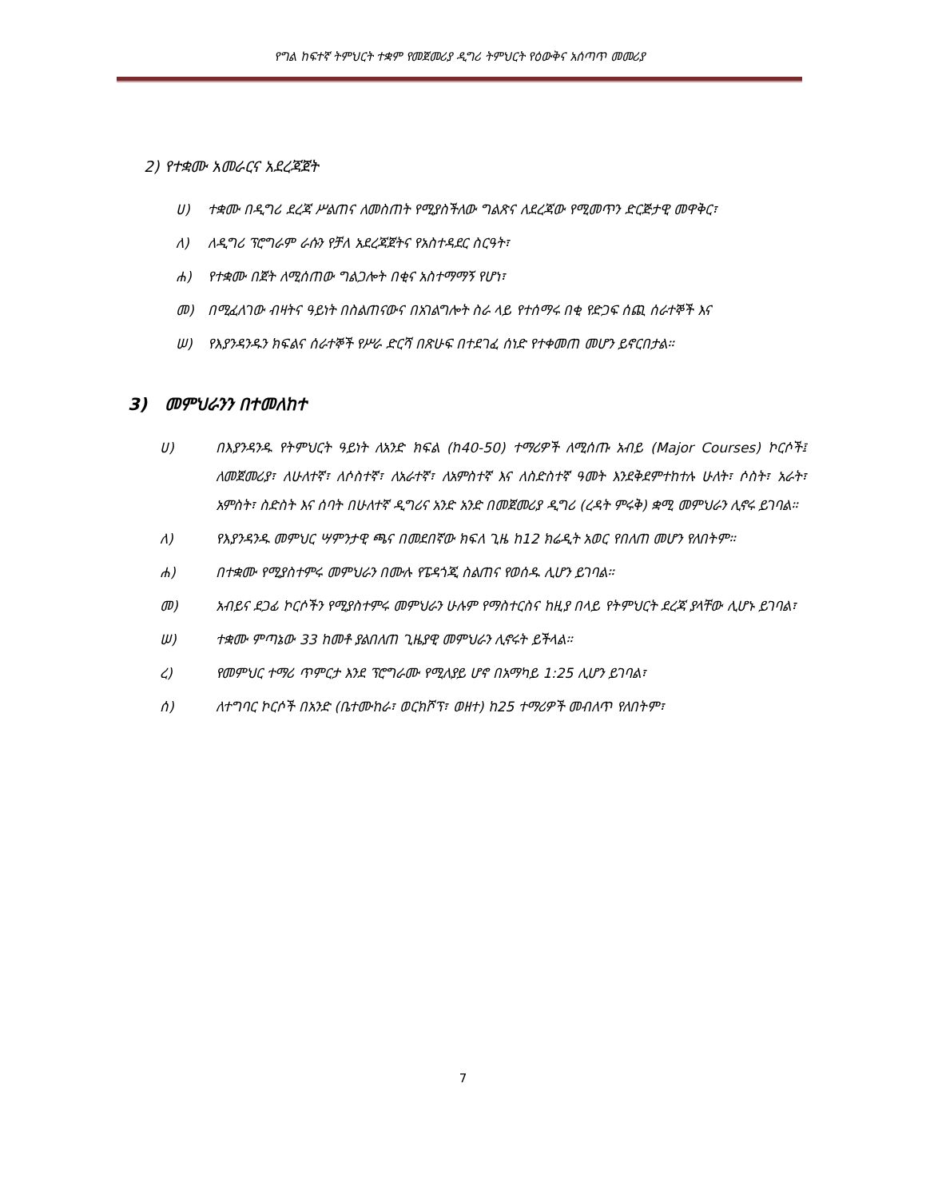የግል ከፍተኛ ትምህርት ተቋም የመጀመሪያ ዲግሪ ትምህርት የዕውቅና አሰጣጥ መመሪያ
2) የተቋሙ አመራርና አደረጃጀት
ሀ) ተቋሙ በዲግሪ ደረጃ ሥልጠና ለመስጠት የሚያስችለው ግልጽና ለደረጃው የሚመጥን ድርጅታዊ መዋቅር፣
ለ) ለዲግሪ ፕሮግራም ራሱን የቻለ አደረጃጀትና የአስተዳደር ስርዓት፣
ሐ) የተቋሙ በጀት ለሚሰጠው ግልጋሎት በቂና አስተማማኝ የሆነ፣
መ) በሚፈለገው ብዛትና ዓይነት በስልጠናውና በአገልግሎት ስራ ላይ የተሰማሩ በቂ የድጋፍ ሰጪ ሰራተኞች እና
ሠ) የእያንዳንዱን ክፍልና ሰራተኞች የሥራ ድርሻ በጽሁፍ በተደገፈ ሰነድ የተቀመጠ መሆን ይኖርበታል።
3) መምህራንን በተመለከተ
ሀ) በእያንዳንዱ የትምህርት ዓይነት ለአንድ ክፍል (ከ40-50) ተማሪዎች ለሚሰጡ አብይ (Major Courses) ኮርሶች፤ ለመጀመሪያ፣ ለሁለተኛ፣ ለሶስተኛ፣ ለአራተኛ፣ ለአምስተኛ እና ለስድስተኛ ዓመት እንደቅደምተከተሉ ሁለት፣ ሶስት፣ አራት፣ አምስት፣ ስድስት እና ሰባት በሁለተኛ ዲግሪና አንድ አንድ በመጀመሪያ ዲግሪ (ረዳት ምሩቅ) ቋሚ መምህራን ሊኖሩ ይገባል።
ለ) የእያንዳንዱ መምህር ሣምንታዊ ጫና በመደበኛው ክፍለ ጊዜ ከ12 ክሬዲት አወር የበለጠ መሆን የለበትም።
ሐ) በተቋሙ የሚያስተምሩ መምህራን በሙሉ የፔዳጎጂ ስልጠና የወሰዱ ሊሆን ይገባል።
መ) አብይና ደጋፊ ኮርሶችን የሚያስተምሩ መምህራን ሁሉም የማስተርስና ከዚያ በላይ የትምህርት ደረጃ ያላቸው ሊሆኑ ይገባል፣
ሠ) ተቋሙ ምጣኔው 33 ከመቶ ያልበለጠ ጊዜያዊ መምህራን ሊኖሩት ይችላል።
ረ) የመምህር ተማሪ ጥምርታ እንደ ፕሮግራሙ የሚለያይ ሆኖ በአማካይ 1:25 ሊሆን ይገባል፣
ሰ) ለተግባር ኮርሶች በአንድ (ቤተሙከራ፣ ወርክሾፕ፣ ወዘተ) ከ25 ተማሪዎች መብለጥ የለበትም፣
7